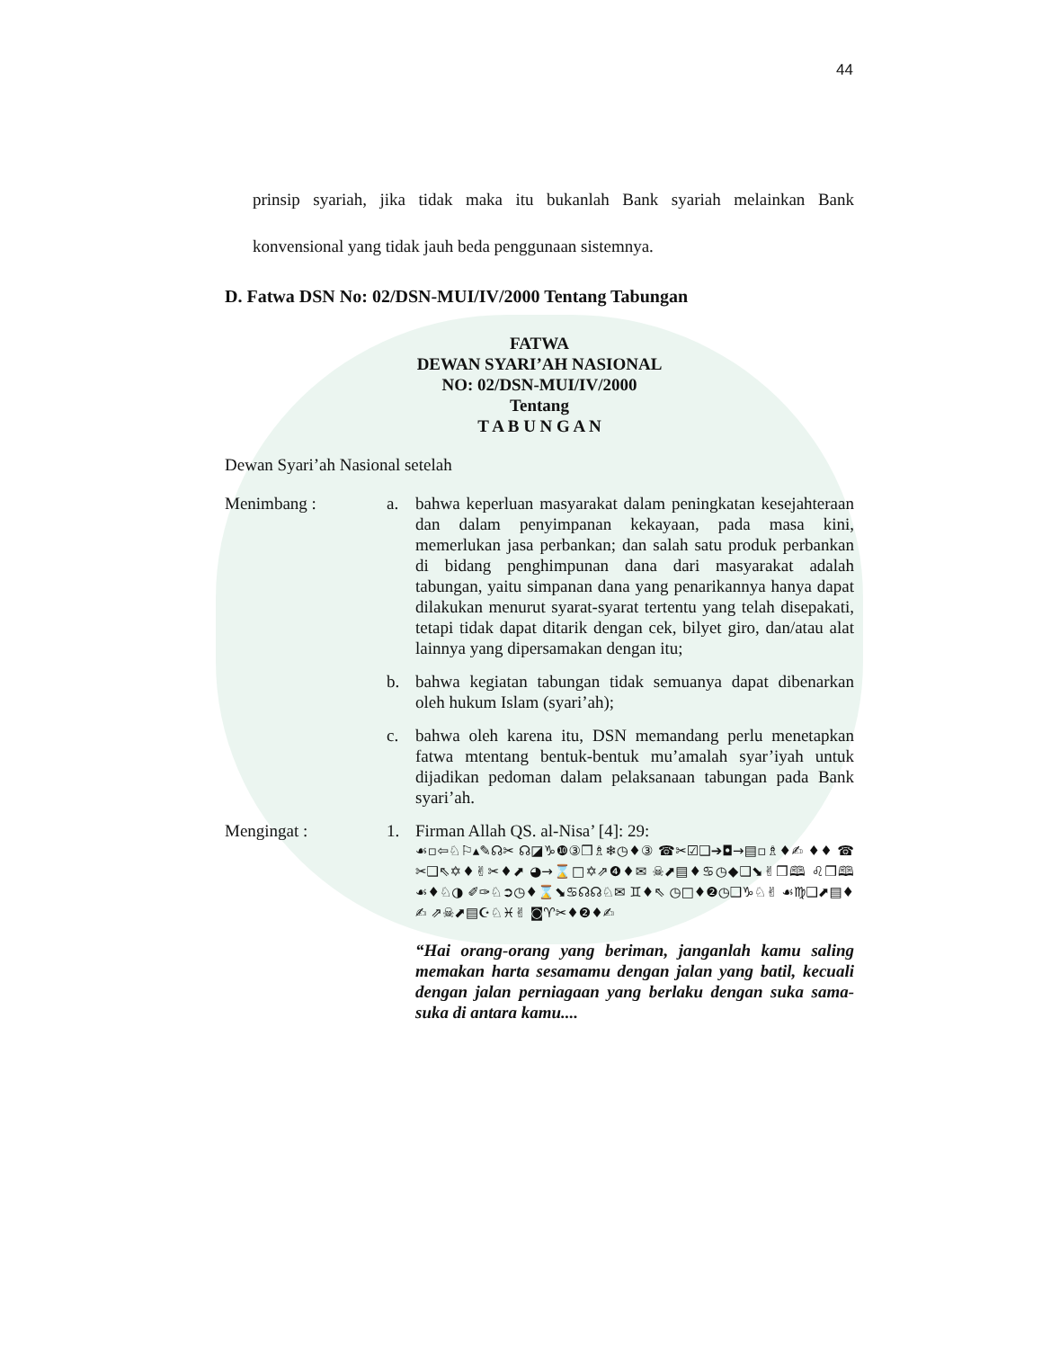44
prinsip syariah, jika tidak maka itu bukanlah Bank syariah melainkan Bank konvensional yang tidak jauh beda penggunaan sistemnya.
D. Fatwa DSN No: 02/DSN-MUI/IV/2000 Tentang Tabungan
FATWA
DEWAN SYARI’AH NASIONAL
NO: 02/DSN-MUI/IV/2000
Tentang
T A B U N G A N
Dewan Syari’ah Nasional setelah
Menimbang : a. bahwa keperluan masyarakat dalam peningkatan kesejahteraan dan dalam penyimpanan kekayaan, pada masa kini, memerlukan jasa perbankan; dan salah satu produk perbankan di bidang penghimpunan dana dari masyarakat adalah tabungan, yaitu simpanan dana yang penarikannya hanya dapat dilakukan menurut syarat-syarat tertentu yang telah disepakati, tetapi tidak dapat ditarik dengan cek, bilyet giro, dan/atau alat lainnya yang dipersamakan dengan itu;
b. bahwa kegiatan tabungan tidak semuanya dapat dibenarkan oleh hukum Islam (syari’ah);
c. bahwa oleh karena itu, DSN memandang perlu menetapkan fatwa mtentang bentuk-bentuk mu’amalah syar’iyah untuk dijadikan pedoman dalam pelaksanaan tabungan pada Bank syari’ah.
Mengingat : 1. Firman Allah QS. al-Nisa’ [4]: 29:
☙▫⇦♘⚐▴✎☊✂ ☊◪♑❿③❒♗❄◷♦③ ☎✂☑❑➔◘→▤▫♗♦✍ ♦♦ ☎✂❑⇖✡♦✌✂♦⬈ ◕→⌛□✡⇗❹♦✉ ☠⬈▤♦♋◷◆❑⬊✌❒🕮 ♌❒🕮 ☙♦♘◑ ✐✑♘➲◷♦⌛⬊♋☊☊♘✉ ♊♦⇖ ◷□♦❷◷❑♑♘✌ ☙♍❑⬈▤♦✍ ⇗☠⬈▤☪♘♓✌ ◙♈✂♦❷♦✍
“Hai orang-orang yang beriman, janganlah kamu saling memakan harta sesamamu dengan jalan yang batil, kecuali dengan jalan perniagaan yang berlaku dengan suka sama-suka di antara kamu....